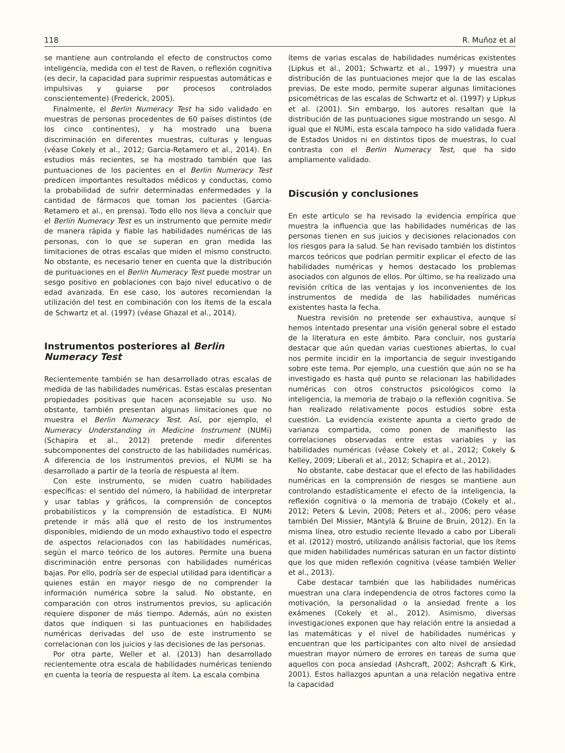118 R. Muñoz et al
se mantiene aun controlando el efecto de constructos como inteligencia, medida con el test de Raven, o reflexión cognitiva (es decir, la capacidad para suprimir respuestas automáticas e impulsivas y guiarse por procesos controlados conscientemente) (Frederick, 2005).
Finalmente, el Berlin Numeracy Test ha sido validado en muestras de personas procedentes de 60 países distintos (de los cinco continentes), y ha mostrado una buena discriminación en diferentes muestras, culturas y lenguas (véase Cokely et al., 2012; Garcia-Retamero et al., 2014). En estudios más recientes, se ha mostrado también que las puntuaciones de los pacientes en el Berlin Numeracy Test predicen importantes resultados médicos y conductas, como la probabilidad de sufrir determinadas enfermedades y la cantidad de fármacos que toman los pacientes (Garcia-Retamero et al., en prensa). Todo ello nos lleva a concluir que el Berlin Numeracy Test es un instrumento que permite medir de manera rápida y fiable las habilidades numéricas de las personas, con lo que se superan en gran medida las limitaciones de otras escalas que miden el mismo constructo. No obstante, es necesario tener en cuenta que la distribución de puntuaciones en el Berlin Numeracy Test puede mostrar un sesgo positivo en poblaciones con bajo nivel educativo o de edad avanzada. En ese caso, los autores recomiendan la utilización del test en combinación con los ítems de la escala de Schwartz et al. (1997) (véase Ghazal et al., 2014).
Instrumentos posteriores al Berlin
Numeracy Test
Recientemente también se han desarrollado otras escalas de medida de las habilidades numéricas. Estas escalas presentan propiedades positivas que hacen aconsejable su uso. No obstante, también presentan algunas limitaciones que no muestra el Berlin Numeracy Test. Así, por ejemplo, el Numeracy Understanding in Medicine Instrument (NUMi) (Schapira et al., 2012) pretende medir diferentes subcomponentes del constructo de las habilidades numéricas. A diferencia de los instrumentos previos, el NUMi se ha desarrollado a partir de la teoría de respuesta al ítem.
Con este instrumento, se miden cuatro habilidades específicas: el sentido del número, la habilidad de interpretar y usar tablas y gráficos, la comprensión de conceptos probabilísticos y la comprensión de estadística. El NUMi pretende ir más allá que el resto de los instrumentos disponibles, midiendo de un modo exhaustivo todo el espectro de aspectos relacionados con las habilidades numéricas, según el marco teórico de los autores. Permite una buena discriminación entre personas con habilidades numéricas bajas. Por ello, podría ser de especial utilidad para identificar a quienes están en mayor riesgo de no comprender la información numérica sobre la salud. No obstante, en comparación con otros instrumentos previos, su aplicación requiere disponer de más tiempo. Además, aún no existen datos que indiquen si las puntuaciones en habilidades numéricas derivadas del uso de este instrumento se correlacionan con los juicios y las decisiones de las personas.
Por otra parte, Weller et al. (2013) han desarrollado recientemente otra escala de habilidades numéricas teniendo en cuenta la teoría de respuesta al ítem. La escala combina
ítems de varias escalas de habilidades numéricas existentes (Lipkus et al., 2001; Schwartz et al., 1997) y muestra una distribución de las puntuaciones mejor que la de las escalas previas. De este modo, permite superar algunas limitaciones psicométricas de las escalas de Schwartz et al. (1997) y Lipkus et al. (2001). Sin embargo, los autores resaltan que la distribución de las puntuaciones sigue mostrando un sesgo. Al igual que el NUMi, esta escala tampoco ha sido validada fuera de Estados Unidos ni en distintos tipos de muestras, lo cual contrasta con el Berlin Numeracy Test, que ha sido ampliamente validado.
Discusión y conclusiones
En este artículo se ha revisado la evidencia empírica que muestra la influencia que las habilidades numéricas de las personas tienen en sus juicios y decisiones relacionados con los riesgos para la salud. Se han revisado también los distintos marcos teóricos que podrían permitir explicar el efecto de las habilidades numéricas y hemos destacado los problemas asociados con algunos de ellos. Por último, se ha realizado una revisión crítica de las ventajas y los inconvenientes de los instrumentos de medida de las habilidades numéricas existentes hasta la fecha.
Nuestra revisión no pretende ser exhaustiva, aunque sí hemos intentado presentar una visión general sobre el estado de la literatura en este ámbito. Para concluir, nos gustaría destacar que aún quedan varias cuestiones abiertas, lo cual nos permite incidir en la importancia de seguir investigando sobre este tema. Por ejemplo, una cuestión que aún no se ha investigado es hasta qué punto se relacionan las habilidades numéricas con otros constructos psicológicos como la inteligencia, la memoria de trabajo o la reflexión cognitiva. Se han realizado relativamente pocos estudios sobre esta cuestión. La evidencia existente apunta a cierto grado de varianza compartida, como ponen de manifiesto las correlaciones observadas entre estas variables y las habilidades numéricas (véase Cokely et al., 2012; Cokely & Kelley, 2009; Liberali et al., 2012; Schapira et al., 2012).
No obstante, cabe destacar que el efecto de las habilidades numéricas en la comprensión de riesgos se mantiene aun controlando estadísticamente el efecto de la inteligencia, la reflexión cognitiva o la memoria de trabajo (Cokely et al., 2012; Peters & Levin, 2008; Peters et al., 2006; pero véase también Del Missier, Mäntylä & Bruine de Bruin, 2012). En la misma línea, otro estudio reciente llevado a cabo por Liberali et al. (2012) mostró, utilizando análisis factorial, que los ítems que miden habilidades numéricas saturan en un factor distinto que los que miden reflexión cognitiva (véase también Weller et al., 2013).
Cabe destacar también que las habilidades numéricas muestran una clara independencia de otros factores como la motivación, la personalidad o la ansiedad frente a los exámenes (Cokely et al., 2012). Asimismo, diversas investigaciones exponen que hay relación entre la ansiedad a las matemáticas y el nivel de habilidades numéricas y encuentran que los participantes con alto nivel de ansiedad muestran mayor número de errores en tareas de suma que aquellos con poca ansiedad (Ashcraft, 2002; Ashcraft & Kirk, 2001). Estos hallazgos apuntan a una relación negativa entre la capacidad